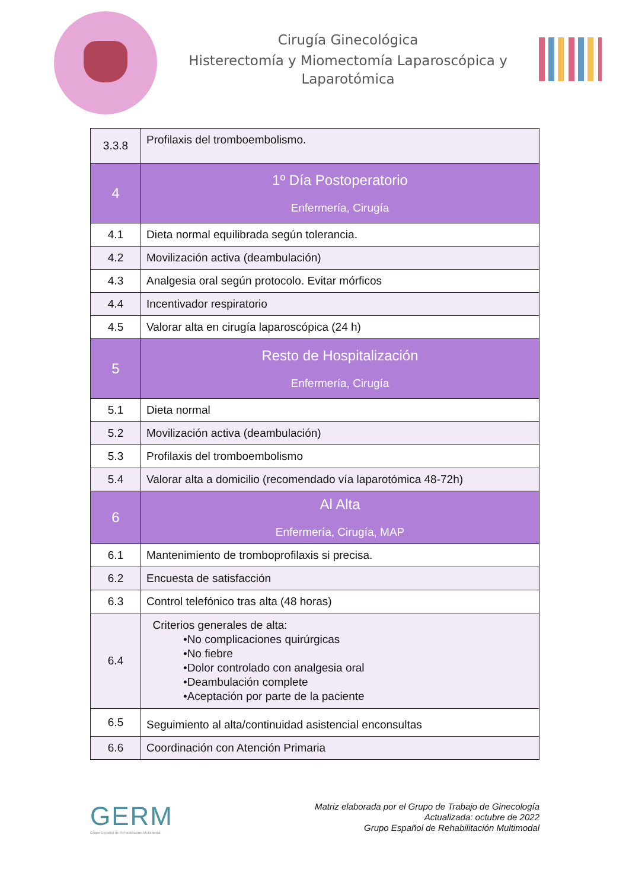Cirugía Ginecológica
Histerectomía y Miomectomía Laparoscópica y
Laparotómica
| 3.3.8 | Profilaxis del tromboembolismo. |
| 4 | 1º Día Postoperatorio Enfermería, Cirugía |
| 4.1 | Dieta normal equilibrada según tolerancia. |
| 4.2 | Movilización activa (deambulación) |
| 4.3 | Analgesia oral según protocolo. Evitar mórficos |
| 4.4 | Incentivador respiratorio |
| 4.5 | Valorar alta en cirugía laparoscópica (24 h) |
| 5 | Resto de Hospitalización Enfermería, Cirugía |
| 5.1 | Dieta normal |
| 5.2 | Movilización activa (deambulación) |
| 5.3 | Profilaxis del tromboembolismo |
| 5.4 | Valorar alta a domicilio (recomendado vía laparotómica 48-72h) |
| 6 | Al Alta Enfermería, Cirugía, MAP |
| 6.1 | Mantenimiento de tromboprofilaxis si precisa. |
| 6.2 | Encuesta de satisfacción |
| 6.3 | Control telefónico tras alta (48 horas) |
| 6.4 | Criterios generales de alta: •No complicaciones quirúrgicas •No fiebre •Dolor controlado con analgesia oral •Deambulación complete •Aceptación por parte de la paciente |
| 6.5 | Seguimiento al alta/continuidad asistencial enconsultas |
| 6.6 | Coordinación con Atención Primaria |
GERM
Grupo Español de Rehabilitación Multimodal
Matriz elaborada por el Grupo de Trabajo de Ginecología
Actualizada: octubre de 2022
Grupo Español de Rehabilitación Multimodal